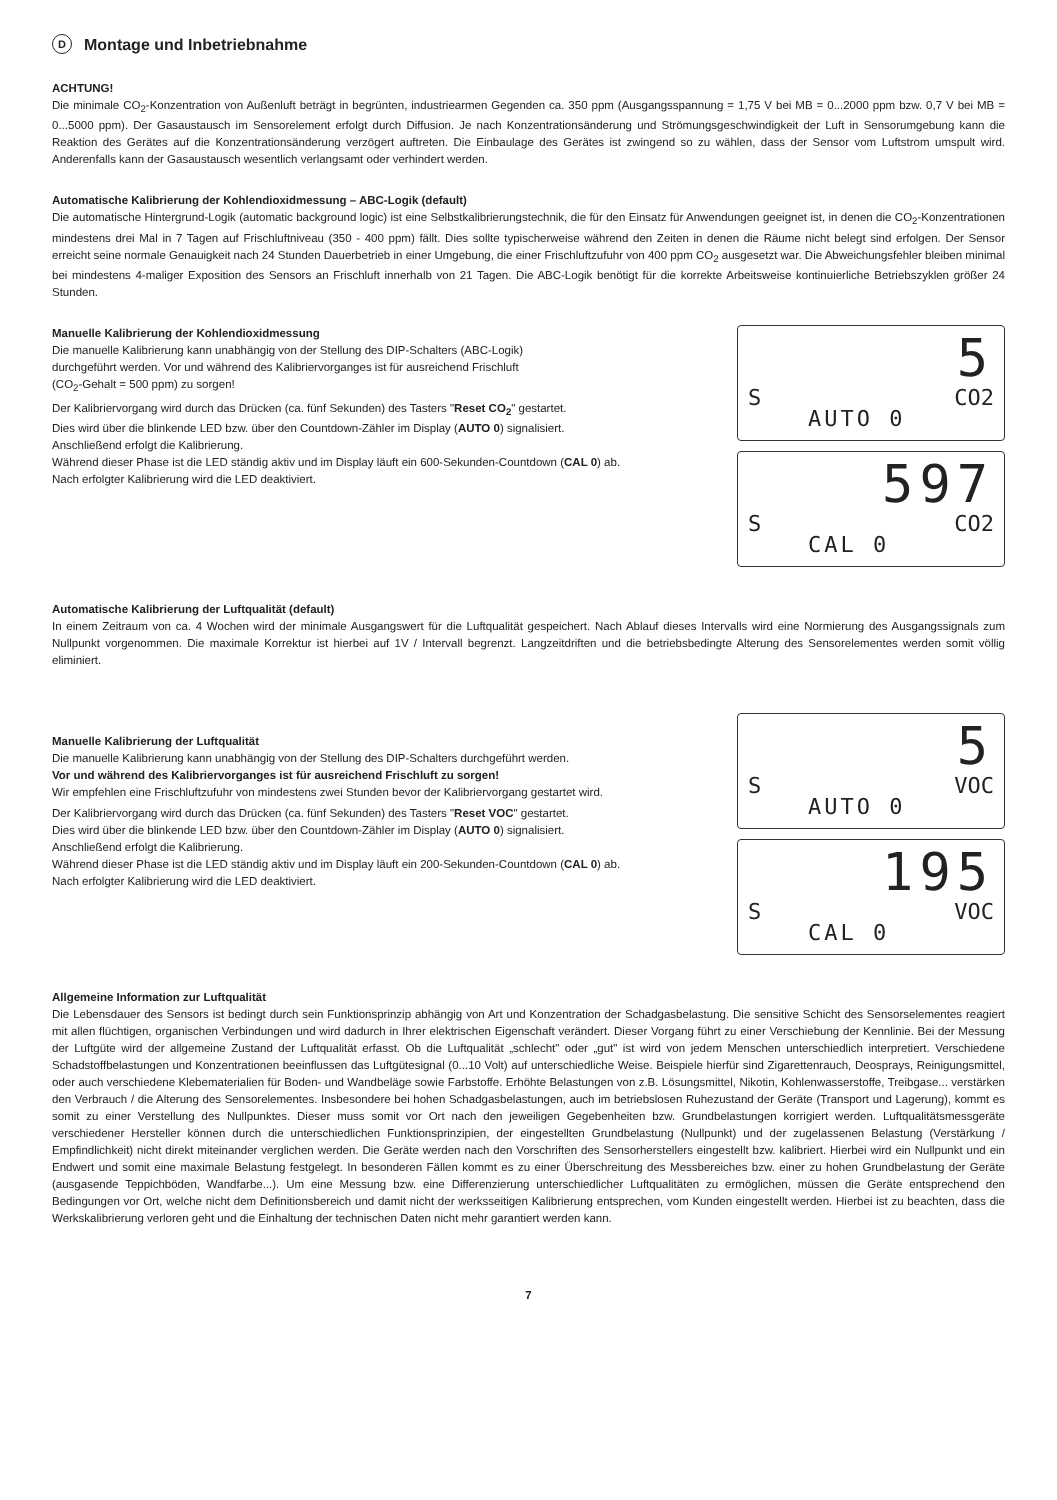D Montage und Inbetriebnahme
ACHTUNG!
Die minimale CO<sub>2</sub>-Konzentration von Außenluft beträgt in begrünten, industriearmen Gegenden ca. 350 ppm (Ausgangsspannung = 1,75 V bei MB = 0...2000 ppm bzw. 0,7 V bei MB = 0...5000 ppm). Der Gasaustausch im Sensorelement erfolgt durch Diffusion. Je nach Konzentrationsänderung und Strömungsgeschwindigkeit der Luft in Sensorumgebung kann die Reaktion des Gerätes auf die Konzentrationsänderung verzögert auftreten. Die Einbaulage des Gerätes ist zwingend so zu wählen, dass der Sensor vom Luftstrom umspult wird. Anderenfalls kann der Gasaustausch wesentlich verlangsamt oder verhindert werden.
Automatische Kalibrierung der Kohlendioxidmessung – ABC-Logik (default)
Die automatische Hintergrund-Logik (automatic background logic) ist eine Selbstkalibrierungstechnik, die für den Einsatz für Anwendungen geeignet ist, in denen die CO<sub>2</sub>-Konzentrationen mindestens drei Mal in 7 Tagen auf Frischluftniveau (350 - 400 ppm) fällt. Dies sollte typischerweise während den Zeiten in denen die Räume nicht belegt sind erfolgen. Der Sensor erreicht seine normale Genauigkeit nach 24 Stunden Dauerbetrieb in einer Umgebung, die einer Frischluftzufuhr von 400 ppm CO<sub>2</sub> ausgesetzt war. Die Abweichungsfehler bleiben minimal bei mindestens 4-maliger Exposition des Sensors an Frischluft innerhalb von 21 Tagen. Die ABC-Logik benötigt für die korrekte Arbeitsweise kontinuierliche Betriebszyklen größer 24 Stunden.
Manuelle Kalibrierung der Kohlendioxidmessung
Die manuelle Kalibrierung kann unabhängig von der Stellung des DIP-Schalters (ABC-Logik)
durchgeführt werden. Vor und während des Kalibriervorganges ist für ausreichend Frischluft
(CO<sub>2</sub>-Gehalt = 500 ppm) zu sorgen!
Der Kalibriervorgang wird durch das Drücken (ca. fünf Sekunden) des Tasters "Reset CO<sub>2</sub>" gestartet.
Dies wird über die blinkende LED bzw. über den Countdown-Zähler im Display (AUTO 0) signalisiert.
Anschließend erfolgt die Kalibrierung.
Während dieser Phase ist die LED ständig aktiv und im Display läuft ein 600-Sekunden-Countdown (CAL 0) ab.
Nach erfolgter Kalibrierung wird die LED deaktiviert.
5
S CO2
AUTO 0
597
S CO2
CAL 0
Automatische Kalibrierung der Luftqualität (default)
In einem Zeitraum von ca. 4 Wochen wird der minimale Ausgangswert für die Luftqualität gespeichert. Nach Ablauf dieses Intervalls wird eine Normierung des Ausgangssignals zum Nullpunkt vorgenommen. Die maximale Korrektur ist hierbei auf 1V / Intervall begrenzt. Langzeitdriften und die betriebsbedingte Alterung des Sensorelementes werden somit völlig eliminiert.
Manuelle Kalibrierung der Luftqualität
Die manuelle Kalibrierung kann unabhängig von der Stellung des DIP-Schalters durchgeführt werden.
Vor und während des Kalibriervorganges ist für ausreichend Frischluft zu sorgen!
Wir empfehlen eine Frischluftzufuhr von mindestens zwei Stunden bevor der Kalibriervorgang gestartet wird.
Der Kalibriervorgang wird durch das Drücken (ca. fünf Sekunden) des Tasters "Reset VOC" gestartet.
Dies wird über die blinkende LED bzw. über den Countdown-Zähler im Display (AUTO 0) signalisiert.
Anschließend erfolgt die Kalibrierung.
Während dieser Phase ist die LED ständig aktiv und im Display läuft ein 200-Sekunden-Countdown (CAL 0) ab.
Nach erfolgter Kalibrierung wird die LED deaktiviert.
5
S VOC
AUTO 0
195
S VOC
CAL 0
Allgemeine Information zur Luftqualität
Die Lebensdauer des Sensors ist bedingt durch sein Funktionsprinzip abhängig von Art und Konzentration der Schadgasbelastung. Die sensitive Schicht des Sensorselementes reagiert mit allen flüchtigen, organischen Verbindungen und wird dadurch in Ihrer elektrischen Eigenschaft verändert. Dieser Vorgang führt zu einer Verschiebung der Kennlinie. Bei der Messung der Luftgüte wird der allgemeine Zustand der Luftqualität erfasst. Ob die Luftqualität „schlecht" oder „gut" ist wird von jedem Menschen unterschiedlich interpretiert. Verschiedene Schadstoffbelastungen und Konzentrationen beeinflussen das Luftgütesignal (0...10 Volt) auf unterschiedliche Weise. Beispiele hierfür sind Zigarettenrauch, Deosprays, Reinigungsmittel, oder auch verschiedene Klebematerialien für Boden- und Wandbeläge sowie Farbstoffe. Erhöhte Belastungen von z.B. Lösungsmittel, Nikotin, Kohlenwasserstoffe, Treibgase... verstärken den Verbrauch / die Alterung des Sensorelementes. Insbesondere bei hohen Schadgasbelastungen, auch im betriebslosen Ruhezustand der Geräte (Transport und Lagerung), kommt es somit zu einer Verstellung des Nullpunktes. Dieser muss somit vor Ort nach den jeweiligen Gegebenheiten bzw. Grundbelastungen korrigiert werden. Luftqualitätsmessgeräte verschiedener Hersteller können durch die unterschiedlichen Funktionsprinzipien, der eingestellten Grundbelastung (Nullpunkt) und der zugelassenen Belastung (Verstärkung / Empfindlichkeit) nicht direkt miteinander verglichen werden. Die Geräte werden nach den Vorschriften des Sensorherstellers eingestellt bzw. kalibriert. Hierbei wird ein Nullpunkt und ein Endwert und somit eine maximale Belastung festgelegt. In besonderen Fällen kommt es zu einer Überschreitung des Messbereiches bzw. einer zu hohen Grundbelastung der Geräte (ausgasende Teppichböden, Wandfarbe...). Um eine Messung bzw. eine Differenzierung unterschiedlicher Luftqualitäten zu ermöglichen, müssen die Geräte entsprechend den Bedingungen vor Ort, welche nicht dem Definitionsbereich und damit nicht der werksseitigen Kalibrierung entsprechen, vom Kunden eingestellt werden. Hierbei ist zu beachten, dass die Werkskalibrierung verloren geht und die Einhaltung der technischen Daten nicht mehr garantiert werden kann.
7